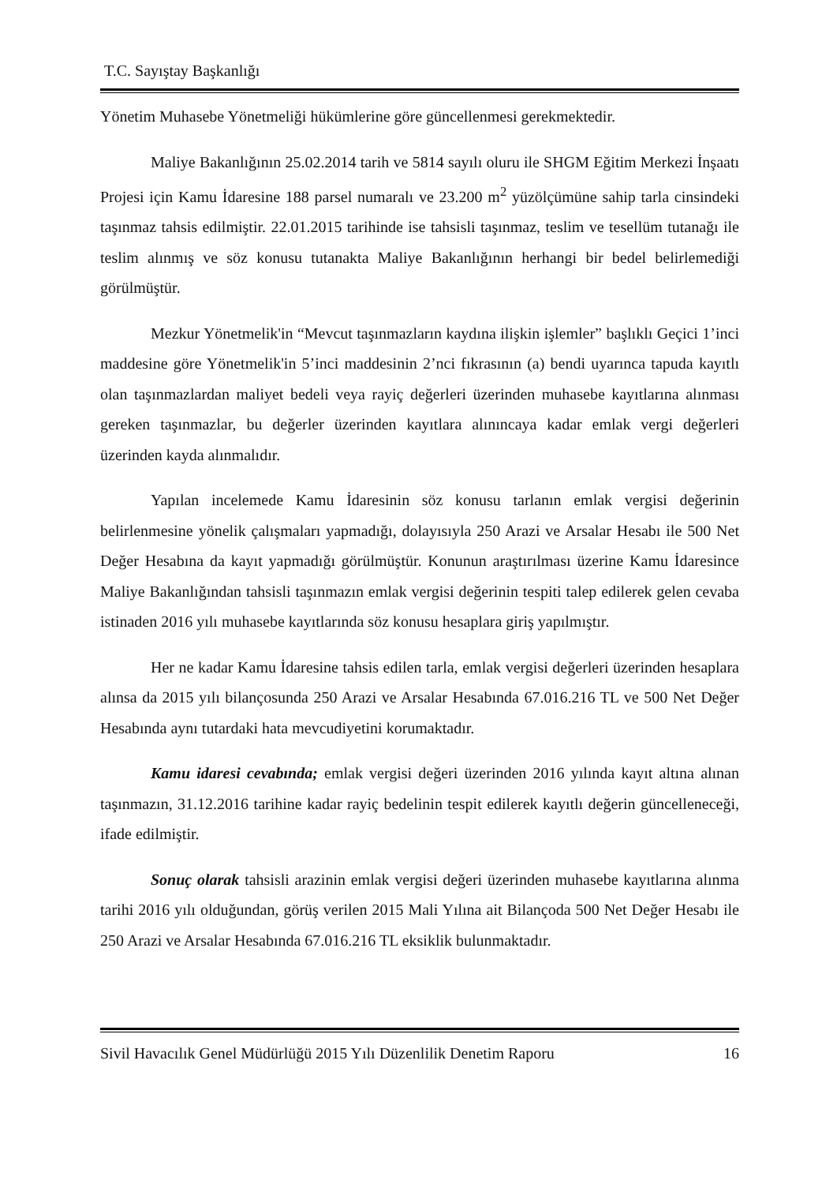T.C. Sayıştay Başkanlığı
Yönetim Muhasebe Yönetmeliği hükümlerine göre güncellenmesi gerekmektedir.
Maliye Bakanlığının 25.02.2014 tarih ve 5814 sayılı oluru ile SHGM Eğitim Merkezi İnşaatı Projesi için Kamu İdaresine 188 parsel numaralı ve 23.200 m<sup>2</sup> yüzölçümüne sahip tarla cinsindeki taşınmaz tahsis edilmiştir. 22.01.2015 tarihinde ise tahsisli taşınmaz, teslim ve tesellüm tutanağı ile teslim alınmış ve söz konusu tutanakta Maliye Bakanlığının herhangi bir bedel belirlemediği görülmüştür.
Mezkur Yönetmelik'in “Mevcut taşınmazların kaydına ilişkin işlemler” başlıklı Geçici 1’inci maddesine göre Yönetmelik'in 5’inci maddesinin 2’nci fıkrasının (a) bendi uyarınca tapuda kayıtlı olan taşınmazlardan maliyet bedeli veya rayiç değerleri üzerinden muhasebe kayıtlarına alınması gereken taşınmazlar, bu değerler üzerinden kayıtlara alınıncaya kadar emlak vergi değerleri üzerinden kayda alınmalıdır.
Yapılan incelemede Kamu İdaresinin söz konusu tarlanın emlak vergisi değerinin belirlenmesine yönelik çalışmaları yapmadığı, dolayısıyla 250 Arazi ve Arsalar Hesabı ile 500 Net Değer Hesabına da kayıt yapmadığı görülmüştür. Konunun araştırılması üzerine Kamu İdaresince Maliye Bakanlığından tahsisli taşınmazın emlak vergisi değerinin tespiti talep edilerek gelen cevaba istinaden 2016 yılı muhasebe kayıtlarında söz konusu hesaplara giriş yapılmıştır.
Her ne kadar Kamu İdaresine tahsis edilen tarla, emlak vergisi değerleri üzerinden hesaplara alınsa da 2015 yılı bilançosunda 250 Arazi ve Arsalar Hesabında 67.016.216 TL ve 500 Net Değer Hesabında aynı tutardaki hata mevcudiyetini korumaktadır.
Kamu idaresi cevabında; emlak vergisi değeri üzerinden 2016 yılında kayıt altına alınan taşınmazın, 31.12.2016 tarihine kadar rayiç bedelinin tespit edilerek kayıtlı değerin güncelleneceği, ifade edilmiştir.
Sonuç olarak tahsisli arazinin emlak vergisi değeri üzerinden muhasebe kayıtlarına alınma tarihi 2016 yılı olduğundan, görüş verilen 2015 Mali Yılına ait Bilançoda 500 Net Değer Hesabı ile 250 Arazi ve Arsalar Hesabında 67.016.216 TL eksiklik bulunmaktadır.
Sivil Havacılık Genel Müdürlüğü 2015 Yılı Düzenlilik Denetim Raporu 16